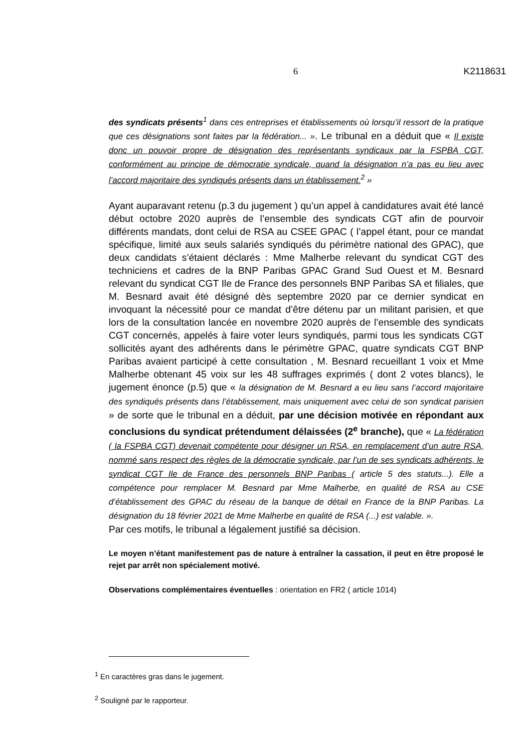6 K2118631
des syndicats présents<sup>1</sup> dans ces entreprises et établissements où lorsqu’il ressort de la pratique que ces désignations sont faites par la fédération... ». Le tribunal en a déduit que « Il existe donc un pouvoir propre de désignation des représentants syndicaux par la FSPBA CGT, conformément au principe de démocratie syndicale, quand la désignation n’a pas eu lieu avec l’accord majoritaire des syndiqués présents dans un établissement.<sup>2</sup> »
Ayant auparavant retenu (p.3 du jugement ) qu’un appel à candidatures avait été lancé début octobre 2020 auprès de l’ensemble des syndicats CGT afin de pourvoir différents mandats, dont celui de RSA au CSEE GPAC ( l’appel étant, pour ce mandat spécifique, limité aux seuls salariés syndiqués du périmètre national des GPAC), que deux candidats s’étaient déclarés : Mme Malherbe relevant du syndicat CGT des techniciens et cadres de la BNP Paribas GPAC Grand Sud Ouest et M. Besnard relevant du syndicat CGT Ile de France des personnels BNP Paribas SA et filiales, que M. Besnard avait été désigné dès septembre 2020 par ce dernier syndicat en invoquant la nécessité pour ce mandat d’être détenu par un militant parisien, et que lors de la consultation lancée en novembre 2020 auprès de l’ensemble des syndicats CGT concernés, appelés à faire voter leurs syndiqués, parmi tous les syndicats CGT sollicités ayant des adhérents dans le périmètre GPAC, quatre syndicats CGT BNP Paribas avaient participé à cette consultation , M. Besnard recueillant 1 voix et Mme Malherbe obtenant 45 voix sur les 48 suffrages exprimés ( dont 2 votes blancs), le jugement énonce (p.5) que « la désignation de M. Besnard a eu lieu sans l’accord majoritaire des syndiqués présents dans l’établissement, mais uniquement avec celui de son syndicat parisien » de sorte que le tribunal en a déduit, par une décision motivée en répondant aux conclusions du syndicat prétendument délaissées (2<sup>e</sup> branche), que « La fédération ( la FSPBA CGT) devenait compétente pour désigner un RSA, en remplacement d’un autre RSA, nommé sans respect des règles de la démocratie syndicale, par l’un de ses syndicats adhérents, le syndicat CGT Ile de France des personnels BNP Paribas ( article 5 des statuts...). Elle a compétence pour remplacer M. Besnard par Mme Malherbe, en qualité de RSA au CSE d’établissement des GPAC du réseau de la banque de détail en France de la BNP Paribas. La désignation du 18 février 2021 de Mme Malherbe en qualité de RSA (...) est valable. ».
Par ces motifs, le tribunal a légalement justifié sa décision.
Le moyen n’étant manifestement pas de nature à entraîner la cassation, il peut en être proposé le rejet par arrêt non spécialement motivé.
Observations complémentaires éventuelles : orientation en FR2 ( article 1014)
<sup>1</sup> En caractères gras dans le jugement.
<sup>2</sup> Souligné par le rapporteur.